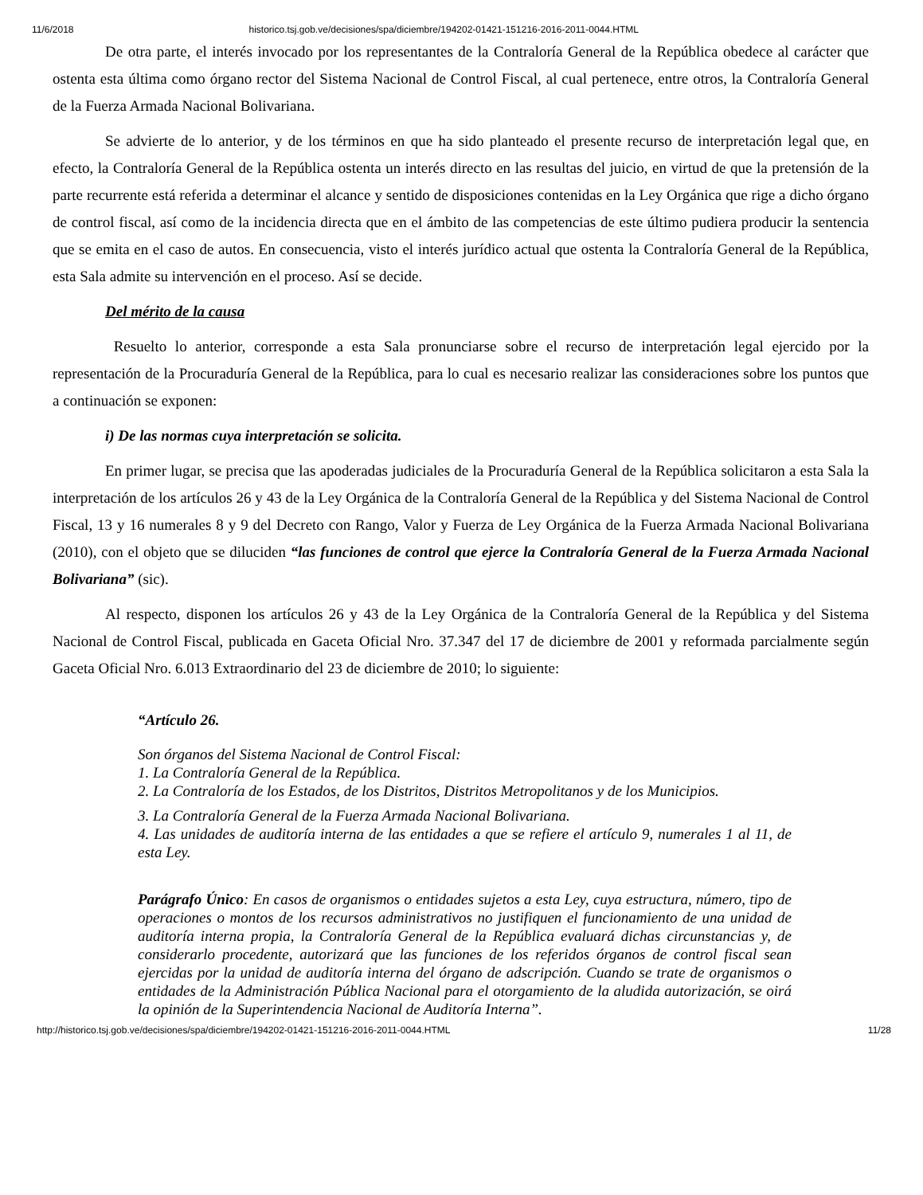11/6/2018 historico.tsj.gob.ve/decisiones/spa/diciembre/194202-01421-151216-2016-2011-0044.HTML
De otra parte, el interés invocado por los representantes de la Contraloría General de la República obedece al carácter que ostenta esta última como órgano rector del Sistema Nacional de Control Fiscal, al cual pertenece, entre otros, la Contraloría General de la Fuerza Armada Nacional Bolivariana.
Se advierte de lo anterior, y de los términos en que ha sido planteado el presente recurso de interpretación legal que, en efecto, la Contraloría General de la República ostenta un interés directo en las resultas del juicio, en virtud de que la pretensión de la parte recurrente está referida a determinar el alcance y sentido de disposiciones contenidas en la Ley Orgánica que rige a dicho órgano de control fiscal, así como de la incidencia directa que en el ámbito de las competencias de este último pudiera producir la sentencia que se emita en el caso de autos. En consecuencia, visto el interés jurídico actual que ostenta la Contraloría General de la República, esta Sala admite su intervención en el proceso. Así se decide.
Del mérito de la causa
Resuelto lo anterior, corresponde a esta Sala pronunciarse sobre el recurso de interpretación legal ejercido por la representación de la Procuraduría General de la República, para lo cual es necesario realizar las consideraciones sobre los puntos que a continuación se exponen:
i) De las normas cuya interpretación se solicita.
En primer lugar, se precisa que las apoderadas judiciales de la Procuraduría General de la República solicitaron a esta Sala la interpretación de los artículos 26 y 43 de la Ley Orgánica de la Contraloría General de la República y del Sistema Nacional de Control Fiscal, 13 y 16 numerales 8 y 9 del Decreto con Rango, Valor y Fuerza de Ley Orgánica de la Fuerza Armada Nacional Bolivariana (2010), con el objeto que se diluciden “las funciones de control que ejerce la Contraloría General de la Fuerza Armada Nacional Bolivariana” (sic).
Al respecto, disponen los artículos 26 y 43 de la Ley Orgánica de la Contraloría General de la República y del Sistema Nacional de Control Fiscal, publicada en Gaceta Oficial Nro. 37.347 del 17 de diciembre de 2001 y reformada parcialmente según Gaceta Oficial Nro. 6.013 Extraordinario del 23 de diciembre de 2010; lo siguiente:
“Artículo 26.
Son órganos del Sistema Nacional de Control Fiscal:
1. La Contraloría General de la República.
2. La Contraloría de los Estados, de los Distritos, Distritos Metropolitanos y de los Municipios.
3. La Contraloría General de la Fuerza Armada Nacional Bolivariana.
4. Las unidades de auditoría interna de las entidades a que se refiere el artículo 9, numerales 1 al 11, de esta Ley.
Parágrafo Único: En casos de organismos o entidades sujetos a esta Ley, cuya estructura, número, tipo de operaciones o montos de los recursos administrativos no justifiquen el funcionamiento de una unidad de auditoría interna propia, la Contraloría General de la República evaluará dichas circunstancias y, de considerarlo procedente, autorizará que las funciones de los referidos órganos de control fiscal sean ejercidas por la unidad de auditoría interna del órgano de adscripción. Cuando se trate de organismos o entidades de la Administración Pública Nacional para el otorgamiento de la aludida autorización, se oirá la opinión de la Superintendencia Nacional de Auditoría Interna”.
http://historico.tsj.gob.ve/decisiones/spa/diciembre/194202-01421-151216-2016-2011-0044.HTML 11/28